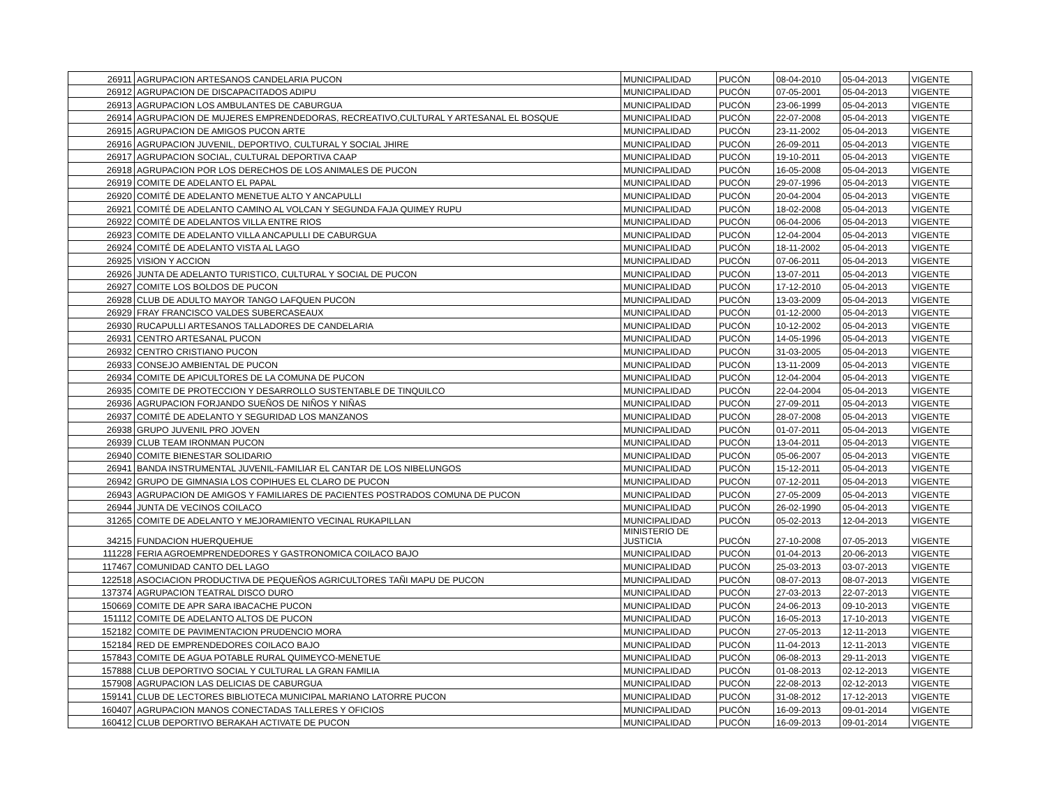| 26911 | AGRUPACION ARTESANOS CANDELARIA PUCON | MUNICIPALIDAD | PUCÓN | 08-04-2010 | 05-04-2013 | VIGENTE |
| 26912 | AGRUPACION DE DISCAPACITADOS ADIPU | MUNICIPALIDAD | PUCÓN | 07-05-2001 | 05-04-2013 | VIGENTE |
| 26913 | AGRUPACION LOS AMBULANTES DE CABURGUA | MUNICIPALIDAD | PUCÓN | 23-06-1999 | 05-04-2013 | VIGENTE |
| 26914 | AGRUPACION DE MUJERES EMPRENDEDORAS, RECREATIVO,CULTURAL Y ARTESANAL EL BOSQUE | MUNICIPALIDAD | PUCÓN | 22-07-2008 | 05-04-2013 | VIGENTE |
| 26915 | AGRUPACION DE AMIGOS PUCON ARTE | MUNICIPALIDAD | PUCÓN | 23-11-2002 | 05-04-2013 | VIGENTE |
| 26916 | AGRUPACION JUVENIL, DEPORTIVO, CULTURAL Y SOCIAL JHIRE | MUNICIPALIDAD | PUCÓN | 26-09-2011 | 05-04-2013 | VIGENTE |
| 26917 | AGRUPACION SOCIAL, CULTURAL DEPORTIVA CAAP | MUNICIPALIDAD | PUCÓN | 19-10-2011 | 05-04-2013 | VIGENTE |
| 26918 | AGRUPACION POR LOS DERECHOS DE LOS ANIMALES DE PUCON | MUNICIPALIDAD | PUCÓN | 16-05-2008 | 05-04-2013 | VIGENTE |
| 26919 | COMITE DE ADELANTO EL PAPAL | MUNICIPALIDAD | PUCÓN | 29-07-1996 | 05-04-2013 | VIGENTE |
| 26920 | COMITÉ DE ADELANTO MENETUE ALTO Y ANCAPULLI | MUNICIPALIDAD | PUCÓN | 20-04-2004 | 05-04-2013 | VIGENTE |
| 26921 | COMITÉ DE ADELANTO CAMINO AL VOLCAN Y SEGUNDA FAJA QUIMEY RUPU | MUNICIPALIDAD | PUCÓN | 18-02-2008 | 05-04-2013 | VIGENTE |
| 26922 | COMITÉ DE ADELANTOS VILLA ENTRE RIOS | MUNICIPALIDAD | PUCÓN | 06-04-2006 | 05-04-2013 | VIGENTE |
| 26923 | COMITE DE ADELANTO VILLA ANCAPULLI DE CABURGUA | MUNICIPALIDAD | PUCÓN | 12-04-2004 | 05-04-2013 | VIGENTE |
| 26924 | COMITÉ DE ADELANTO VISTA AL LAGO | MUNICIPALIDAD | PUCÓN | 18-11-2002 | 05-04-2013 | VIGENTE |
| 26925 | VISION Y ACCION | MUNICIPALIDAD | PUCÓN | 07-06-2011 | 05-04-2013 | VIGENTE |
| 26926 | JUNTA DE ADELANTO TURISTICO, CULTURAL Y SOCIAL DE PUCON | MUNICIPALIDAD | PUCÓN | 13-07-2011 | 05-04-2013 | VIGENTE |
| 26927 | COMITE LOS BOLDOS DE PUCON | MUNICIPALIDAD | PUCÓN | 17-12-2010 | 05-04-2013 | VIGENTE |
| 26928 | CLUB DE ADULTO MAYOR TANGO LAFQUEN PUCON | MUNICIPALIDAD | PUCÓN | 13-03-2009 | 05-04-2013 | VIGENTE |
| 26929 | FRAY FRANCISCO VALDES SUBERCASEAUX | MUNICIPALIDAD | PUCÓN | 01-12-2000 | 05-04-2013 | VIGENTE |
| 26930 | RUCAPULLI ARTESANOS TALLADORES DE CANDELARIA | MUNICIPALIDAD | PUCÓN | 10-12-2002 | 05-04-2013 | VIGENTE |
| 26931 | CENTRO ARTESANAL PUCON | MUNICIPALIDAD | PUCÓN | 14-05-1996 | 05-04-2013 | VIGENTE |
| 26932 | CENTRO CRISTIANO PUCON | MUNICIPALIDAD | PUCÓN | 31-03-2005 | 05-04-2013 | VIGENTE |
| 26933 | CONSEJO AMBIENTAL DE PUCON | MUNICIPALIDAD | PUCÓN | 13-11-2009 | 05-04-2013 | VIGENTE |
| 26934 | COMITE DE APICULTORES DE LA COMUNA DE PUCON | MUNICIPALIDAD | PUCÓN | 12-04-2004 | 05-04-2013 | VIGENTE |
| 26935 | COMITE DE PROTECCION Y DESARROLLO SUSTENTABLE DE TINQUILCO | MUNICIPALIDAD | PUCÓN | 22-04-2004 | 05-04-2013 | VIGENTE |
| 26936 | AGRUPACION FORJANDO SUEÑOS DE NIÑOS Y NIÑAS | MUNICIPALIDAD | PUCÓN | 27-09-2011 | 05-04-2013 | VIGENTE |
| 26937 | COMITÉ DE ADELANTO Y SEGURIDAD LOS MANZANOS | MUNICIPALIDAD | PUCÓN | 28-07-2008 | 05-04-2013 | VIGENTE |
| 26938 | GRUPO JUVENIL PRO JOVEN | MUNICIPALIDAD | PUCÓN | 01-07-2011 | 05-04-2013 | VIGENTE |
| 26939 | CLUB TEAM IRONMAN PUCON | MUNICIPALIDAD | PUCÓN | 13-04-2011 | 05-04-2013 | VIGENTE |
| 26940 | COMITE BIENESTAR SOLIDARIO | MUNICIPALIDAD | PUCÓN | 05-06-2007 | 05-04-2013 | VIGENTE |
| 26941 | BANDA INSTRUMENTAL JUVENIL-FAMILIAR EL CANTAR DE LOS NIBELUNGOS | MUNICIPALIDAD | PUCÓN | 15-12-2011 | 05-04-2013 | VIGENTE |
| 26942 | GRUPO DE GIMNASIA LOS COPIHUES EL CLARO DE PUCON | MUNICIPALIDAD | PUCÓN | 07-12-2011 | 05-04-2013 | VIGENTE |
| 26943 | AGRUPACION DE AMIGOS Y FAMILIARES DE PACIENTES POSTRADOS COMUNA DE PUCON | MUNICIPALIDAD | PUCÓN | 27-05-2009 | 05-04-2013 | VIGENTE |
| 26944 | JUNTA DE VECINOS COILACO | MUNICIPALIDAD | PUCÓN | 26-02-1990 | 05-04-2013 | VIGENTE |
| 31265 | COMITE DE ADELANTO Y MEJORAMIENTO VECINAL RUKAPILLAN | MUNICIPALIDAD | PUCÓN | 05-02-2013 | 12-04-2013 | VIGENTE |
| 34215 | FUNDACION HUERQUEHUE | MINISTERIO DE JUSTICIA | PUCÓN | 27-10-2008 | 07-05-2013 | VIGENTE |
| 111228 | FERIA AGROEMPRENDEDORES Y GASTRONOMICA COILACO BAJO | MUNICIPALIDAD | PUCÓN | 01-04-2013 | 20-06-2013 | VIGENTE |
| 117467 | COMUNIDAD CANTO DEL LAGO | MUNICIPALIDAD | PUCÓN | 25-03-2013 | 03-07-2013 | VIGENTE |
| 122518 | ASOCIACION PRODUCTIVA DE PEQUEÑOS AGRICULTORES TAÑI MAPU DE PUCON | MUNICIPALIDAD | PUCÓN | 08-07-2013 | 08-07-2013 | VIGENTE |
| 137374 | AGRUPACION TEATRAL DISCO DURO | MUNICIPALIDAD | PUCÓN | 27-03-2013 | 22-07-2013 | VIGENTE |
| 150669 | COMITE DE APR SARA IBACACHE PUCON | MUNICIPALIDAD | PUCÓN | 24-06-2013 | 09-10-2013 | VIGENTE |
| 151112 | COMITE DE ADELANTO ALTOS DE PUCON | MUNICIPALIDAD | PUCÓN | 16-05-2013 | 17-10-2013 | VIGENTE |
| 152182 | COMITE DE PAVIMENTACION PRUDENCIO MORA | MUNICIPALIDAD | PUCÓN | 27-05-2013 | 12-11-2013 | VIGENTE |
| 152184 | RED DE EMPRENDEDORES COILACO BAJO | MUNICIPALIDAD | PUCÓN | 11-04-2013 | 12-11-2013 | VIGENTE |
| 157843 | COMITE DE AGUA POTABLE RURAL QUIMEYCO-MENETUE | MUNICIPALIDAD | PUCÓN | 06-08-2013 | 29-11-2013 | VIGENTE |
| 157888 | CLUB DEPORTIVO SOCIAL Y CULTURAL LA GRAN FAMILIA | MUNICIPALIDAD | PUCÓN | 01-08-2013 | 02-12-2013 | VIGENTE |
| 157908 | AGRUPACION LAS DELICIAS DE CABURGUA | MUNICIPALIDAD | PUCÓN | 22-08-2013 | 02-12-2013 | VIGENTE |
| 159141 | CLUB DE LECTORES BIBLIOTECA MUNICIPAL MARIANO LATORRE PUCON | MUNICIPALIDAD | PUCÓN | 31-08-2012 | 17-12-2013 | VIGENTE |
| 160407 | AGRUPACION MANOS CONECTADAS TALLERES Y OFICIOS | MUNICIPALIDAD | PUCÓN | 16-09-2013 | 09-01-2014 | VIGENTE |
| 160412 | CLUB DEPORTIVO BERAKAH ACTIVATE DE PUCON | MUNICIPALIDAD | PUCÓN | 16-09-2013 | 09-01-2014 | VIGENTE |